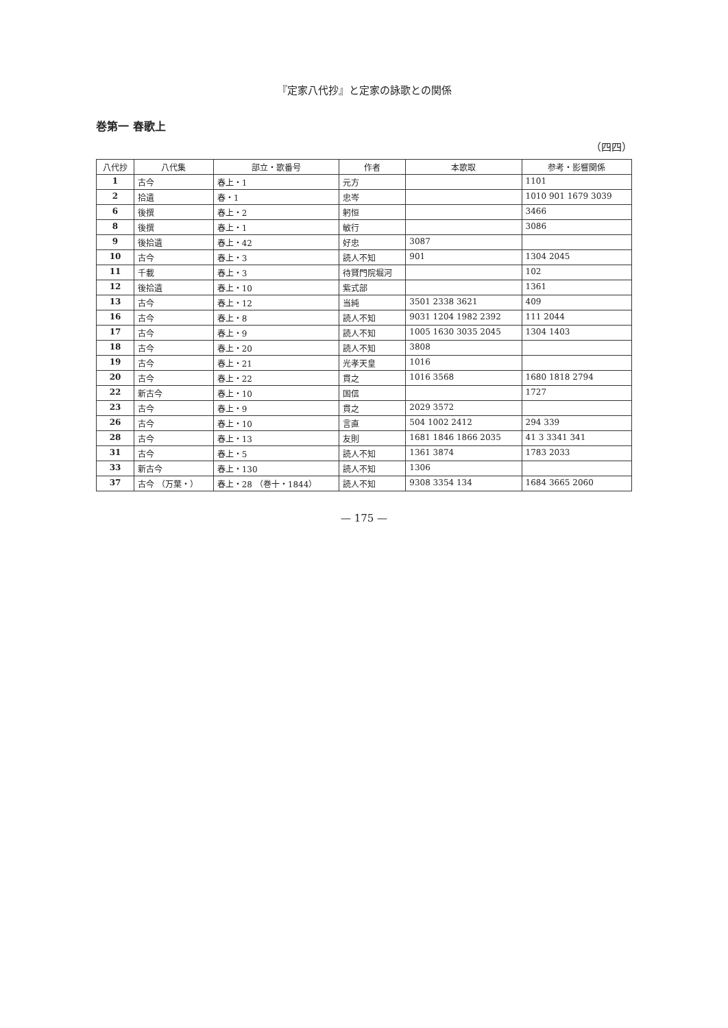『定家八代抄』と定家の詠歌との関係
巻第一 春歌上
（四四）
| 八代抄 | 八代集 | 部立・歌番号 | 作者 | 本歌取 | 参考・影響関係 |
| --- | --- | --- | --- | --- | --- |
| 1 | 古今 | 春上・1 | 元方 | | 1101 |
| 2 | 拾遺 | 春・1 | 忠岑 | | 1010 901 1679 3039 |
| 6 | 後撰 | 春上・2 | 躬恒 | | 3466 |
| 8 | 後撰 | 春上・1 | 敏行 | | 3086 |
| 9 | 後拾遺 | 春上・42 | 好忠 | 3087 | |
| 10 | 古今 | 春上・3 | 読人不知 | 901 | 1304 2045 |
| 11 | 千載 | 春上・3 | 待賢門院堀河 | | 102 |
| 12 | 後拾遺 | 春上・10 | 紫式部 | | 1361 |
| 13 | 古今 | 春上・12 | 当純 | 3501 2338 3621 | 409 |
| 16 | 古今 | 春上・8 | 読人不知 | 9031 1204 1982 2392 | 111 2044 |
| 17 | 古今 | 春上・9 | 読人不知 | 1005 1630 3035 2045 | 1304 1403 |
| 18 | 古今 | 春上・20 | 読人不知 | 3808 | |
| 19 | 古今 | 春上・21 | 光孝天皇 | 1016 | |
| 20 | 古今 | 春上・22 | 貫之 | 1016 3568 | 1680 1818 2794 |
| 22 | 新古今 | 春上・10 | 国信 | | 1727 |
| 23 | 古今 | 春上・9 | 貫之 | 2029 3572 | |
| 26 | 古今 | 春上・10 | 言直 | 504 1002 2412 | 294 339 |
| 28 | 古今 | 春上・13 | 友則 | 1681 1846 1866 2035 | 41 3 3341 341 |
| 31 | 古今 | 春上・5 | 読人不知 | 1361 3874 | 1783 2033 |
| 33 | 新古今 | 春上・130 | 読人不知 | 1306 | |
| 37 | 古今 （万葉・） | 春上・28 （巻十・1844） | 読人不知 | 9308 3354 134 | 1684 3665 2060 |
— 175 —